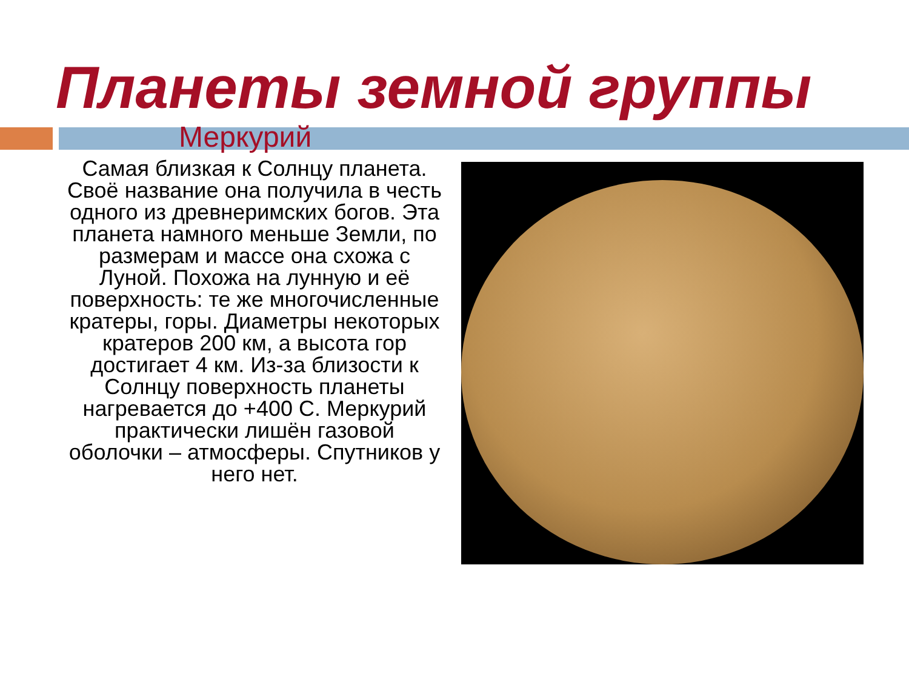Планеты земной группы
Меркурий
Самая близкая к Солнцу планета. Своё название она получила в честь одного из древнеримских богов. Эта планета намного меньше Земли, по размерам и массе она схожа с Луной. Похожа на лунную и её поверхность: те же многочисленные кратеры, горы. Диаметры некоторых кратеров 200 км, а высота гор достигает 4 км. Из-за близости к Солнцу поверхность планеты нагревается до +400 С. Меркурий практически лишён газовой оболочки – атмосферы. Спутников у него нет.